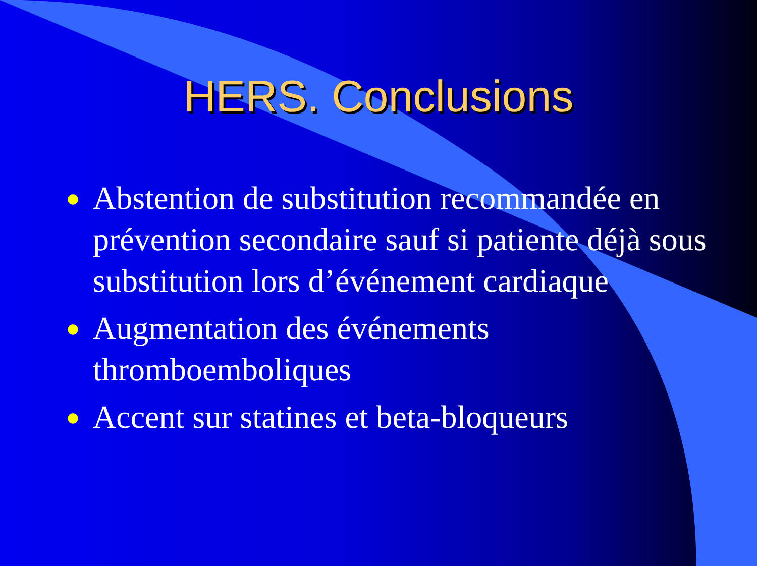HERS. Conclusions
● Abstention de substitution recommandée en prévention secondaire sauf si patiente déjà sous substitution lors d’événement cardiaque
● Augmentation des événements thromboemboliques
● Accent sur statines et beta-bloqueurs